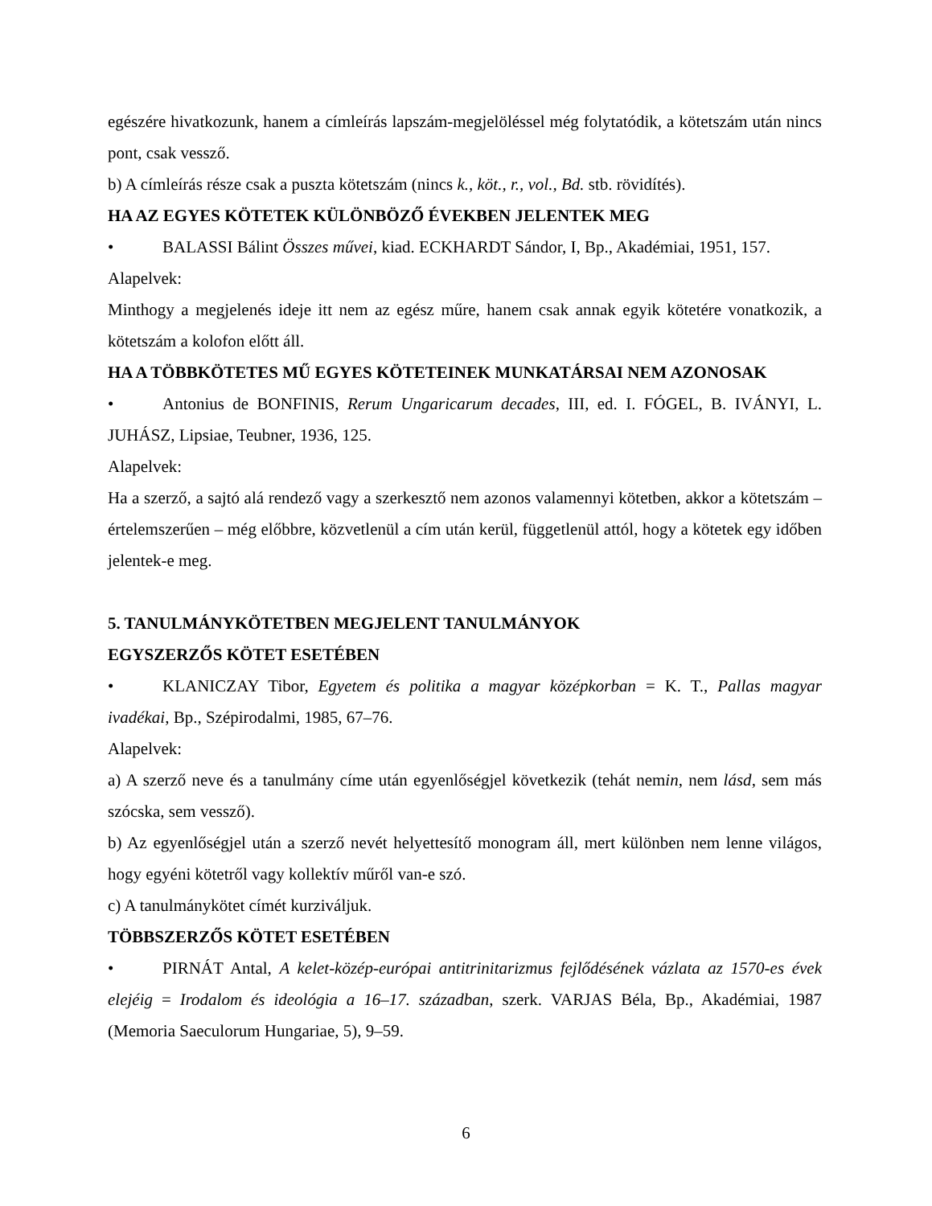egészére hivatkozunk, hanem a címleírás lapszám-megjelöléssel még folytatódik, a kötetszám után nincs pont, csak vessző.
b) A címleírás része csak a puszta kötetszám (nincs k., köt., r., vol., Bd. stb. rövidítés).
HA AZ EGYES KÖTETEK KÜLÖNBÖZŐ ÉVEKBEN JELENTEK MEG
• BALASSI Bálint Összes művei, kiad. ECKHARDT Sándor, I, Bp., Akadémiai, 1951, 157.
Alapelvek:
Minthogy a megjelenés ideje itt nem az egész műre, hanem csak annak egyik kötetére vonatkozik, a kötetszám a kolofon előtt áll.
HA A TÖBBKÖTETES MŰ EGYES KÖTETEINEK MUNKATÁRSAI NEM AZONOSAK
• Antonius de BONFINIS, Rerum Ungaricarum decades, III, ed. I. FÓGEL, B. IVÁNYI, L. JUHÁSZ, Lipsiae, Teubner, 1936, 125.
Alapelvek:
Ha a szerző, a sajtó alá rendező vagy a szerkesztő nem azonos valamennyi kötetben, akkor a kötetszám – értelemszerűen – még előbbre, közvetlenül a cím után kerül, függetlenül attól, hogy a kötetek egy időben jelentek-e meg.
5. TANULMÁNYKÖTETBEN MEGJELENT TANULMÁNYOK
EGYSZERZŐS KÖTET ESETÉBEN
• KLANICZAY Tibor, Egyetem és politika a magyar középkorban = K. T., Pallas magyar ivadékai, Bp., Szépirodalmi, 1985, 67–76.
Alapelvek:
a) A szerző neve és a tanulmány címe után egyenlőségjel következik (tehát nemin, nem lásd, sem más szócska, sem vessző).
b) Az egyenlőségjel után a szerző nevét helyettesítő monogram áll, mert különben nem lenne világos, hogy egyéni kötetről vagy kollektív műről van-e szó.
c) A tanulmánykötet címét kurziváljuk.
TÖBBSZERZŐS KÖTET ESETÉBEN
• PIRNÁT Antal, A kelet-közép-európai antitrinitarizmus fejlődésének vázlata az 1570-es évek elejéig = Irodalom és ideológia a 16–17. században, szerk. VARJAS Béla, Bp., Akadémiai, 1987 (Memoria Saeculorum Hungariae, 5), 9–59.
6